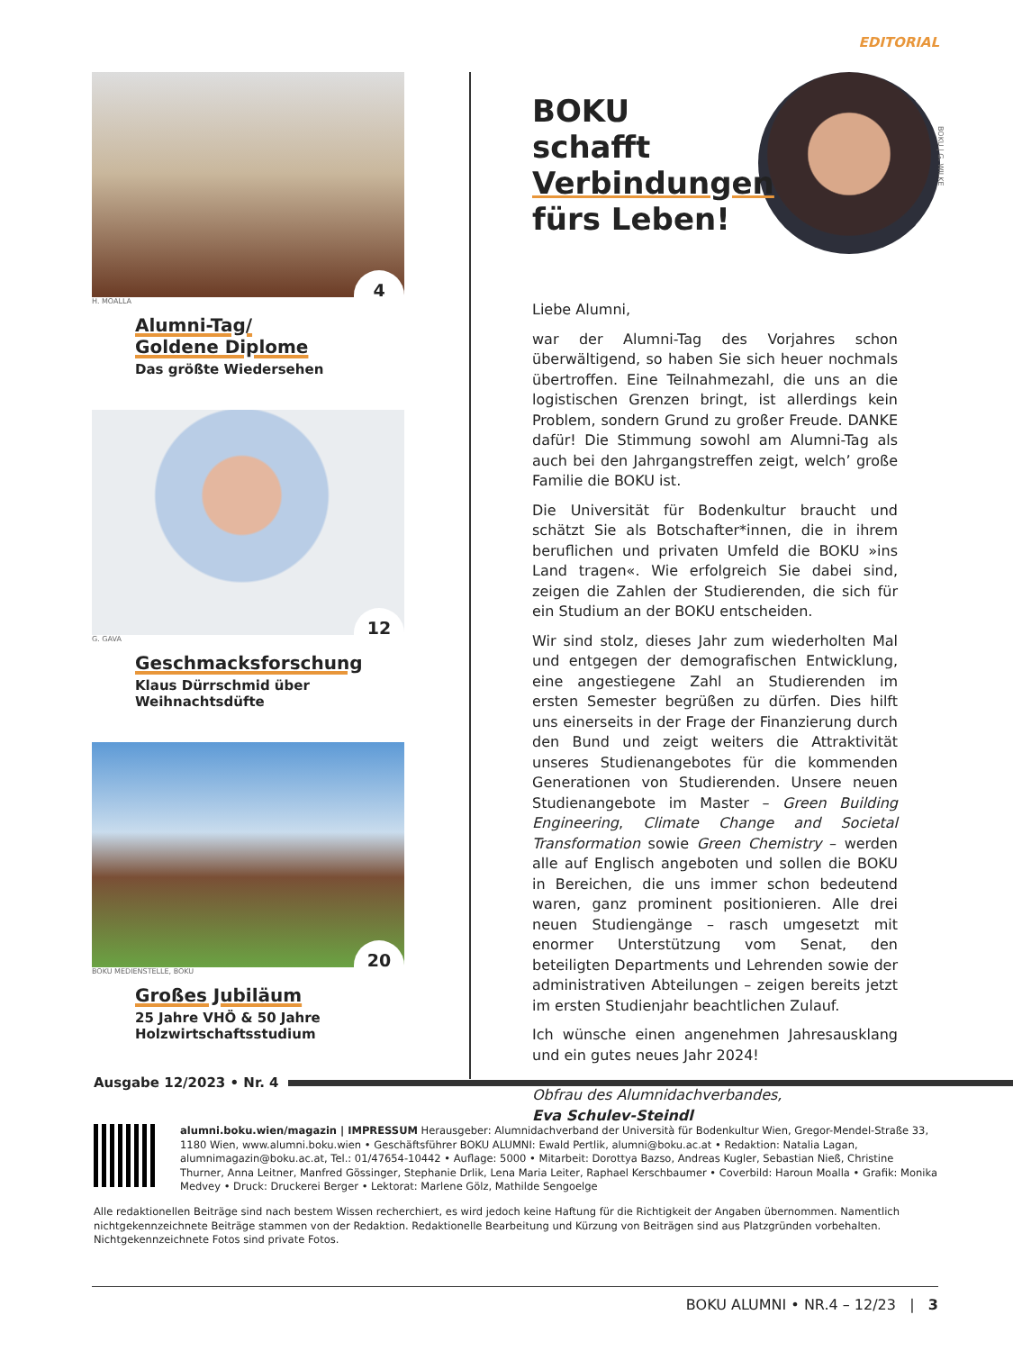EDITORIAL
4
H. MOALLA
Alumni-Tag/
Goldene Diplome
Das größte Wiedersehen
12
G. GAVA
Geschmacksforschung
Klaus Dürrschmid über
Weihnachtsdüfte
20
BOKU MEDIENSTELLE, BOKU
Großes Jubiläum
25 Jahre VHÖ & 50 Jahre
Holzwirtschaftsstudium
BOKU schafft Verbindungen fürs Leben!
Liebe Alumni,
war der Alumni-Tag des Vorjahres schon überwältigend, so haben Sie sich heuer nochmals übertroffen. Eine Teilnahmezahl, die uns an die logistischen Grenzen bringt, ist allerdings kein Problem, sondern Grund zu großer Freude. DANKE dafür! Die Stimmung sowohl am Alumni-Tag als auch bei den Jahrgangstreffen zeigt, welch’ große Familie die BOKU ist.
Die Universität für Bodenkultur braucht und schätzt Sie als Botschafter*innen, die in ihrem beruflichen und privaten Umfeld die BOKU »ins Land tragen«. Wie erfolgreich Sie dabei sind, zeigen die Zahlen der Studierenden, die sich für ein Studium an der BOKU entscheiden.
Wir sind stolz, dieses Jahr zum wiederholten Mal und entgegen der demografischen Entwicklung, eine angestiegene Zahl an Studierenden im ersten Semester begrüßen zu dürfen. Dies hilft uns einerseits in der Frage der Finanzierung durch den Bund und zeigt weiters die Attraktivität unseres Studienangebotes für die kommenden Generationen von Studierenden. Unsere neuen Studienangebote im Master – Green Building Engineering, Climate Change and Societal Transformation sowie Green Chemistry – werden alle auf Englisch angeboten und sollen die BOKU in Bereichen, die uns immer schon bedeutend waren, ganz prominent positionieren. Alle drei neuen Studiengänge – rasch umgesetzt mit enormer Unterstützung vom Senat, den beteiligten Departments und Lehrenden sowie der administrativen Abteilungen – zeigen bereits jetzt im ersten Studienjahr beachtlichen Zulauf.
Ich wünsche einen angenehmen Jahresausklang und ein gutes neues Jahr 2024!
Obfrau des Alumnidachverbandes,
Eva Schulev-Steindl
BOKU | G. WILKE
Ausgabe 12/2023 • Nr. 4
alumni.boku.wien/magazin | IMPRESSUM Herausgeber: Alumnidachverband der Università für Bodenkultur Wien, Gregor-Mendel-Straße 33, 1180 Wien, www.alumni.boku.wien • Geschäftsführer BOKU ALUMNI: Ewald Pertlik, alumni@boku.ac.at • Redaktion: Natalia Lagan, alumnimagazin@boku.ac.at, Tel.: 01/47654-10442 • Auflage: 5000 • Mitarbeit: Dorottya Bazso, Andreas Kugler, Sebastian Nieß, Christine Thurner, Anna Leitner, Manfred Gössinger, Stephanie Drlik, Lena Maria Leiter, Raphael Kerschbaumer • Coverbild: Haroun Moalla • Grafik: Monika Medvey • Druck: Druckerei Berger • Lektorat: Marlene Gölz, Mathilde Sengoelge
Alle redaktionellen Beiträge sind nach bestem Wissen recherchiert, es wird jedoch keine Haftung für die Richtigkeit der Angaben übernommen. Namentlich nichtgekennzeichnete Beiträge stammen von der Redaktion. Redaktionelle Bearbeitung und Kürzung von Beiträgen sind aus Platzgründen vorbehalten. Nichtgekennzeichnete Fotos sind private Fotos.
BOKU ALUMNI • NR.4 – 12/23 | 3